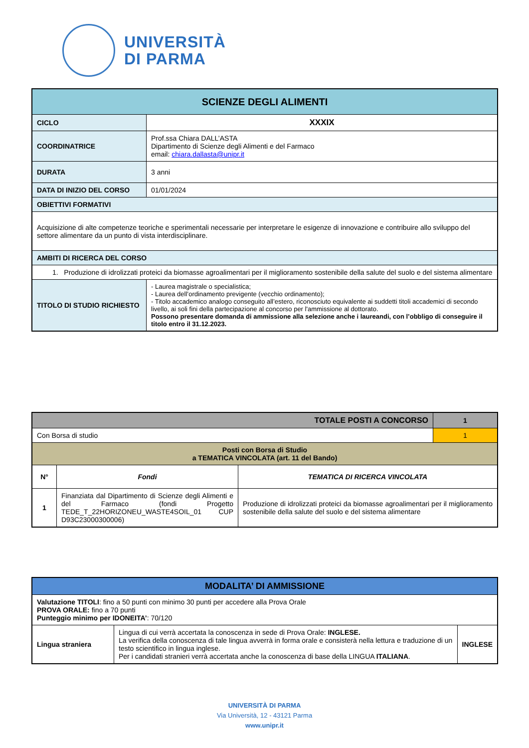UNIVERSITÀ
DI PARMA
| SCIENZE DEGLI ALIMENTI | |
| --- | --- |
| CICLO | XXXIX |
| COORDINATRICE | Prof.ssa Chiara DALL’ASTA Dipartimento di Scienze degli Alimenti e del Farmaco email: chiara.dallasta@unipr.it |
| DURATA | 3 anni |
| DATA DI INIZIO DEL CORSO | 01/01/2024 |
| OBIETTIVI FORMATIVI | |
| Acquisizione di alte competenze teoriche e sperimentali necessarie per interpretare le esigenze di innovazione e contribuire allo sviluppo del settore alimentare da un punto di vista interdisciplinare. | |
| AMBITI DI RICERCA DEL CORSO | |
| 1. Produzione di idrolizzati proteici da biomasse agroalimentari per il miglioramento sostenibile della salute del suolo e del sistema alimentare | |
| TITOLO DI STUDIO RICHIESTO | - Laurea magistrale o specialistica; - Laurea dell’ordinamento previgente (vecchio ordinamento); - Titolo accademico analogo conseguito all’estero, riconosciuto equivalente ai suddetti titoli accademici di secondo livello, ai soli fini della partecipazione al concorso per l'ammissione al dottorato. Possono presentare domanda di ammissione alla selezione anche i laureandi, con l’obbligo di conseguire il titolo entro il 31.12.2023. |
| TOTALE POSTI A CONCORSO | | | 1 |
| --- | --- | --- | --- |
| Con Borsa di studio | | | 1 |
| Posti con Borsa di Studio a TEMATICA VINCOLATA (art. 11 del Bando) | | | |
| N° | Fondi | TEMATICA DI RICERCA VINCOLATA | |
| 1 | Finanziata dal Dipartimento di Scienze degli Alimenti e del Farmaco (fondi Progetto TEDE_T_22HORIZONEU_WASTE4SOIL_01 CUP D93C23000300006) | Produzione di idrolizzati proteici da biomasse agroalimentari per il miglioramento sostenibile della salute del suolo e del sistema alimentare | |
| MODALITA’ DI AMMISSIONE | | |
| --- | --- | --- |
| Valutazione TITOLI : fino a 50 punti con minimo 30 punti per accedere alla Prova Orale PROVA ORALE: fino a 70 punti Punteggio minimo per IDONEITA’ : 70/120 | | |
| Lingua straniera | Lingua di cui verrà accertata la conoscenza in sede di Prova Orale: INGLESE. La verifica della conoscenza di tale lingua avverrà in forma orale e consisterà nella lettura e traduzione di un testo scientifico in lingua inglese. Per i candidati stranieri verrà accertata anche la conoscenza di base della LINGUA ITALIANA . | INGLESE |
UNIVERSITÀ DI PARMA
Via Università, 12 - 43121 Parma
www.unipr.it